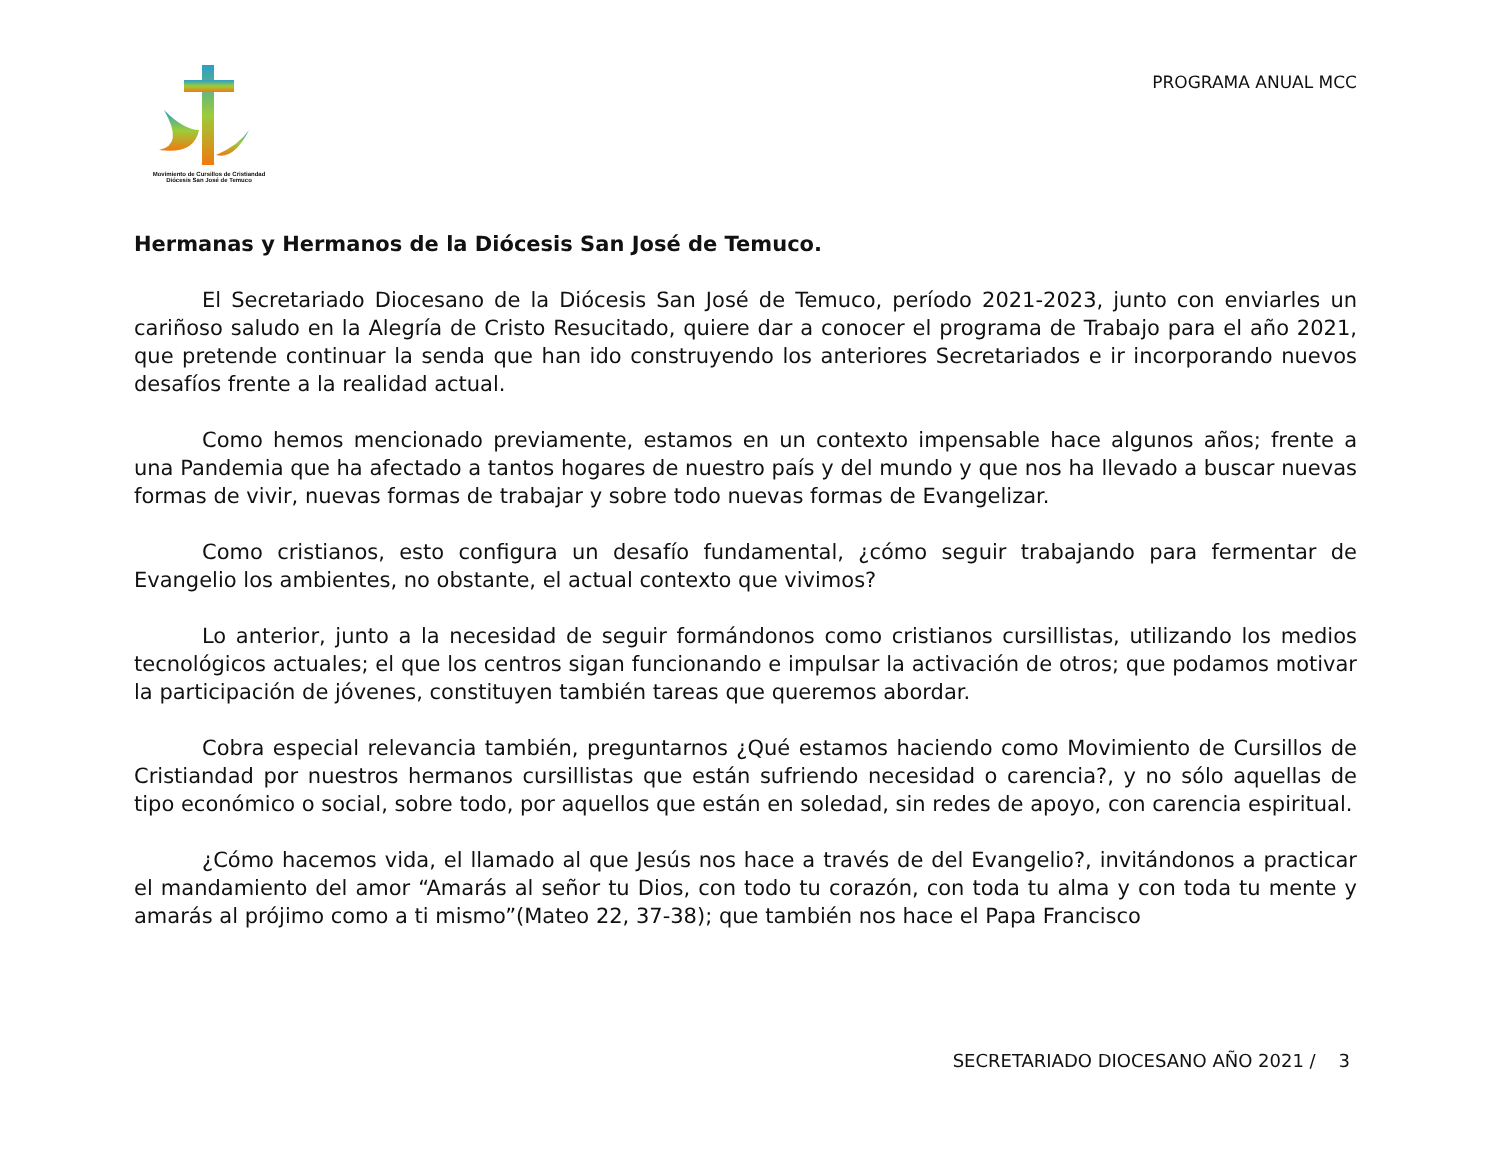Movimiento de Cursillos de Cristiandad
Diócesis San José de Temuco
PROGRAMA ANUAL MCC
Hermanas y Hermanos de la Diócesis San José de Temuco.
El Secretariado Diocesano de la Diócesis San José de Temuco, período 2021-2023, junto con enviarles un cariñoso saludo en la Alegría de Cristo Resucitado, quiere dar a conocer el programa de Trabajo para el año 2021, que pretende continuar la senda que han ido construyendo los anteriores Secretariados e ir incorporando nuevos desafíos frente a la realidad actual.
Como hemos mencionado previamente, estamos en un contexto impensable hace algunos años; frente a una Pandemia que ha afectado a tantos hogares de nuestro país y del mundo y que nos ha llevado a buscar nuevas formas de vivir, nuevas formas de trabajar y sobre todo nuevas formas de Evangelizar.
Como cristianos, esto configura un desafío fundamental, ¿cómo seguir trabajando para fermentar de Evangelio los ambientes, no obstante, el actual contexto que vivimos?
Lo anterior, junto a la necesidad de seguir formándonos como cristianos cursillistas, utilizando los medios tecnológicos actuales; el que los centros sigan funcionando e impulsar la activación de otros; que podamos motivar la participación de jóvenes, constituyen también tareas que queremos abordar.
Cobra especial relevancia también, preguntarnos ¿Qué estamos haciendo como Movimiento de Cursillos de Cristiandad por nuestros hermanos cursillistas que están sufriendo necesidad o carencia?, y no sólo aquellas de tipo económico o social, sobre todo, por aquellos que están en soledad, sin redes de apoyo, con carencia espiritual.
¿Cómo hacemos vida, el llamado al que Jesús nos hace a través de del Evangelio?, invitándonos a practicar el mandamiento del amor “Amarás al señor tu Dios, con todo tu corazón, con toda tu alma y con toda tu mente y amarás al prójimo como a ti mismo”(Mateo 22, 37-38); que también nos hace el Papa Francisco
SECRETARIADO DIOCESANO AÑO 2021 / 3